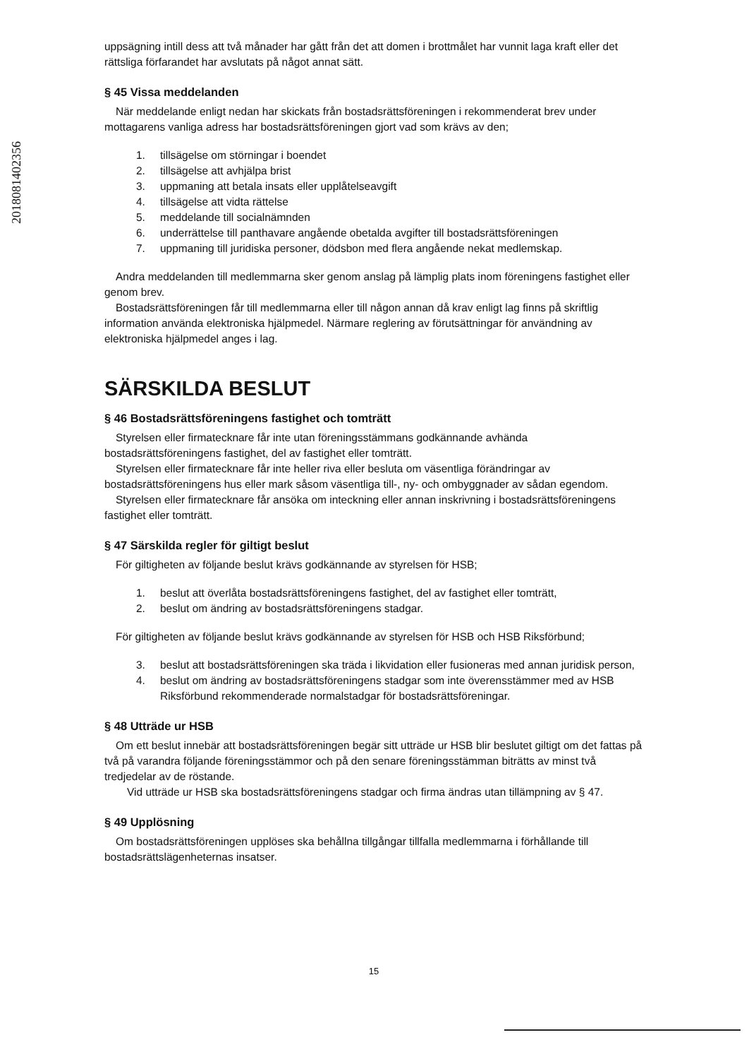2018081402356
uppsägning intill dess att två månader har gått från det att domen i brottmålet har vunnit laga kraft eller det rättsliga förfarandet har avslutats på något annat sätt.
§ 45 Vissa meddelanden
När meddelande enligt nedan har skickats från bostadsrättsföreningen i rekommenderat brev under mottagarens vanliga adress har bostadsrättsföreningen gjort vad som krävs av den;
1. tillsägelse om störningar i boendet
2. tillsägelse att avhjälpa brist
3. uppmaning att betala insats eller upplåtelseavgift
4. tillsägelse att vidta rättelse
5. meddelande till socialnämnden
6. underrättelse till panthavare angående obetalda avgifter till bostadsrättsföreningen
7. uppmaning till juridiska personer, dödsbon med flera angående nekat medlemskap.
Andra meddelanden till medlemmarna sker genom anslag på lämplig plats inom föreningens fastighet eller genom brev.
Bostadsrättsföreningen får till medlemmarna eller till någon annan då krav enligt lag finns på skriftlig information använda elektroniska hjälpmedel. Närmare reglering av förutsättningar för användning av elektroniska hjälpmedel anges i lag.
SÄRSKILDA BESLUT
§ 46 Bostadsrättsföreningens fastighet och tomträtt
Styrelsen eller firmatecknare får inte utan föreningsstämmans godkännande avhända bostadsrättsföreningens fastighet, del av fastighet eller tomträtt.
Styrelsen eller firmatecknare får inte heller riva eller besluta om väsentliga förändringar av bostadsrättsföreningens hus eller mark såsom väsentliga till-, ny- och ombyggnader av sådan egendom.
Styrelsen eller firmatecknare får ansöka om inteckning eller annan inskrivning i bostadsrättsföreningens fastighet eller tomträtt.
§ 47 Särskilda regler för giltigt beslut
För giltigheten av följande beslut krävs godkännande av styrelsen för HSB;
1. beslut att överlåta bostadsrättsföreningens fastighet, del av fastighet eller tomträtt,
2. beslut om ändring av bostadsrättsföreningens stadgar.
För giltigheten av följande beslut krävs godkännande av styrelsen för HSB och HSB Riksförbund;
3. beslut att bostadsrättsföreningen ska träda i likvidation eller fusioneras med annan juridisk person,
4. beslut om ändring av bostadsrättsföreningens stadgar som inte överensstämmer med av HSB Riksförbund rekommenderade normalstadgar för bostadsrättsföreningar.
§ 48 Utträde ur HSB
Om ett beslut innebär att bostadsrättsföreningen begär sitt utträde ur HSB blir beslutet giltigt om det fattas på två på varandra följande föreningsstämmor och på den senare föreningsstämman biträtts av minst två tredjedelar av de röstande.
Vid utträde ur HSB ska bostadsrättsföreningens stadgar och firma ändras utan tillämpning av § 47.
§ 49 Upplösning
Om bostadsrättsföreningen upplöses ska behållna tillgångar tillfalla medlemmarna i förhållande till bostadsrättslägenheternas insatser.
15